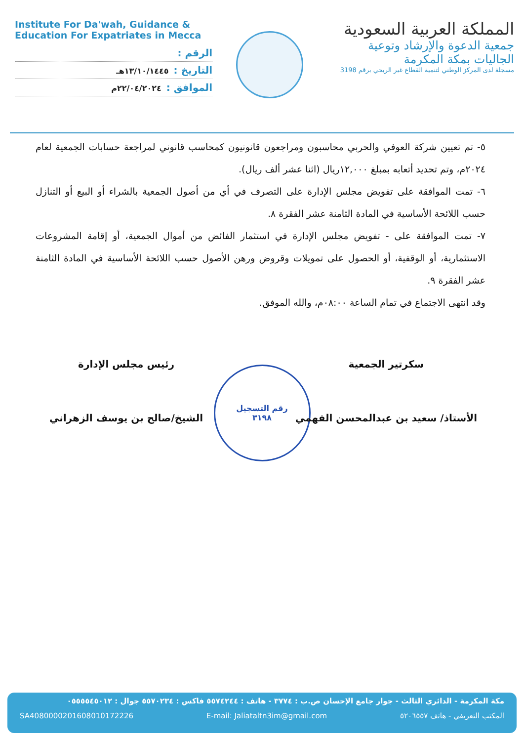Institute For Da'wah, Guidance &
Education For Expatriates in Mecca
الرقم :
التاريخ : ١٣/١٠/١٤٤٥هـ
الموافق : ٢٢/٠٤/٢٠٢٤م
المملكة العربية السعودية
جمعية الدعوة والإرشاد وتوعية الجاليات بمكة المكرمة
مسجلة لدى المركز الوطني لتنمية القطاع غير الربحي برقم 3198
٥- تم تعيين شركة العوفي والحربي محاسبون ومراجعون قانونيون كمحاسب قانوني لمراجعة حسابات الجمعية لعام ٢٠٢٤م، وتم تحديد أتعابه بمبلغ ١٢,٠٠٠ريال (اثنا عشر ألف ريال).
٦- تمت الموافقة على تفويض مجلس الإدارة على التصرف في أي من أصول الجمعية بالشراء أو البيع أو التنازل حسب اللائحة الأساسية في المادة الثامنة عشر الفقرة ٨.
٧- تمت الموافقة على - تفويض مجلس الإدارة في استثمار الفائض من أموال الجمعية، أو إقامة المشروعات الاستثمارية، أو الوقفية، أو الحصول على تمويلات وقروض ورهن الأصول حسب اللائحة الأساسية في المادة الثامنة عشر الفقرة ٩.
وقد انتهى الاجتماع في تمام الساعة ٠٨:٠٠م، والله الموفق.
سكرتير الجمعية
الأستاذ/ سعيد بن عبدالمحسن الفهمي
رئيس مجلس الإدارة
الشيخ/صالح بن يوسف الزهراني
رقم التسجيل
٣١٩٨
مكة المكرمة - الدائري الثالث - جوار جامع الإحسان ص.ب : ٣٧٧٤ - هاتف : ٥٥٧٤٢٤٤ فاكس : ٥٥٧٠٢٣٤ جوال : ٠٥٥٥٥٤٥٠١٢
SA4080000201608010172226 E-mail: Jaliatalt­n3im@gmail.com المكتب التعريفي - هاتف ٥٢٠٦٥٥٧